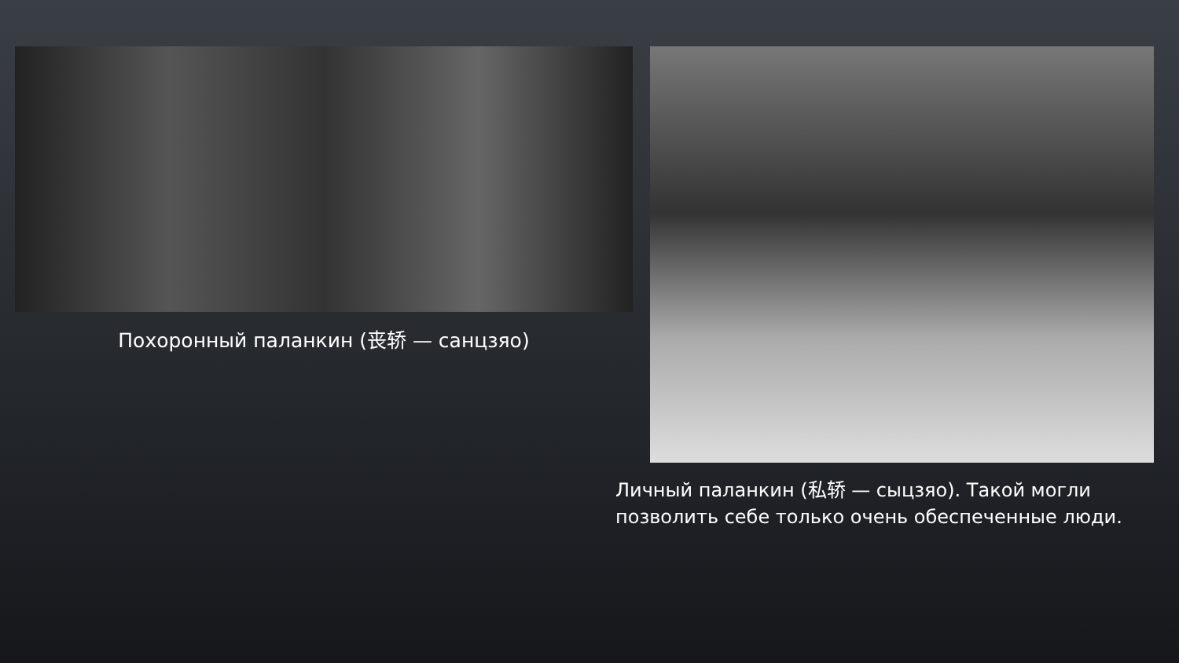Похоронный паланкин (丧轿 — санцзяо)
Личный паланкин (私轿 — сыцзяо). Такой могли позволить себе только очень обеспеченные люди.